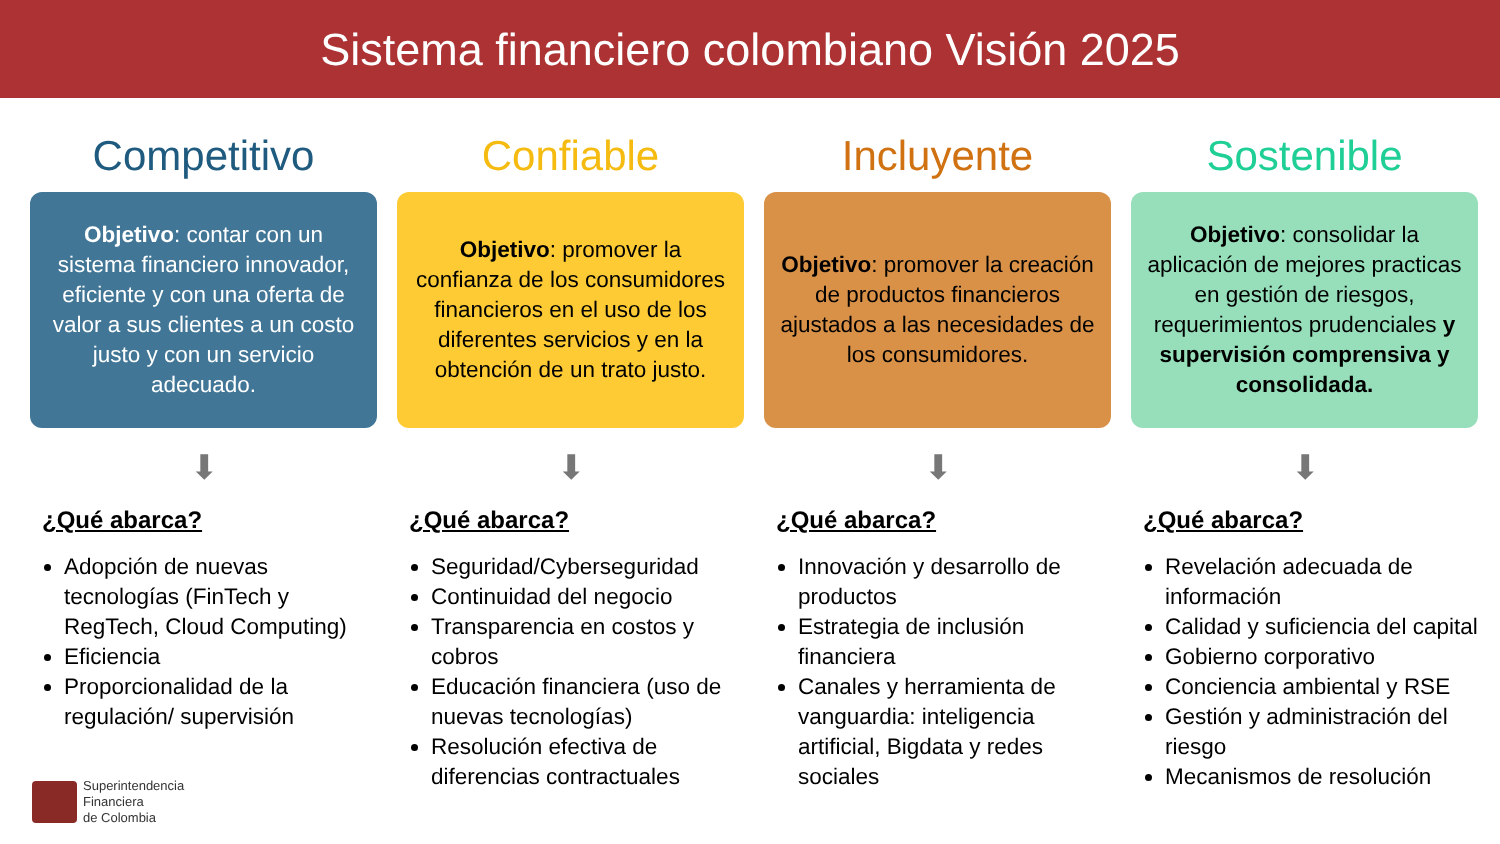Sistema financiero colombiano Visión 2025
Competitivo
Objetivo: contar con un sistema financiero innovador, eficiente y con una oferta de valor a sus clientes a un costo justo y con un servicio adecuado.
⬇
¿Qué abarca?
Adopción de nuevas tecnologías (FinTech y RegTech, Cloud Computing)
Eficiencia
Proporcionalidad de la regulación/ supervisión
Confiable
Objetivo: promover la confianza de los consumidores financieros en el uso de los diferentes servicios y en la obtención de un trato justo.
⬇
¿Qué abarca?
Seguridad/Cyberseguridad
Continuidad del negocio
Transparencia en costos y cobros
Educación financiera (uso de nuevas tecnologías)
Resolución efectiva de diferencias contractuales
Incluyente
Objetivo: promover la creación de productos financieros ajustados a las necesidades de los consumidores.
⬇
¿Qué abarca?
Innovación y desarrollo de productos
Estrategia de inclusión financiera
Canales y herramienta de vanguardia: inteligencia artificial, Bigdata y redes sociales
Sostenible
Objetivo: consolidar la aplicación de mejores practicas en gestión de riesgos, requerimientos prudenciales y supervisión comprensiva y consolidada.
⬇
¿Qué abarca?
Revelación adecuada de información
Calidad y suficiencia del capital
Gobierno corporativo
Conciencia ambiental y RSE
Gestión y administración del riesgo
Mecanismos de resolución
Superintendencia
Financiera
de Colombia